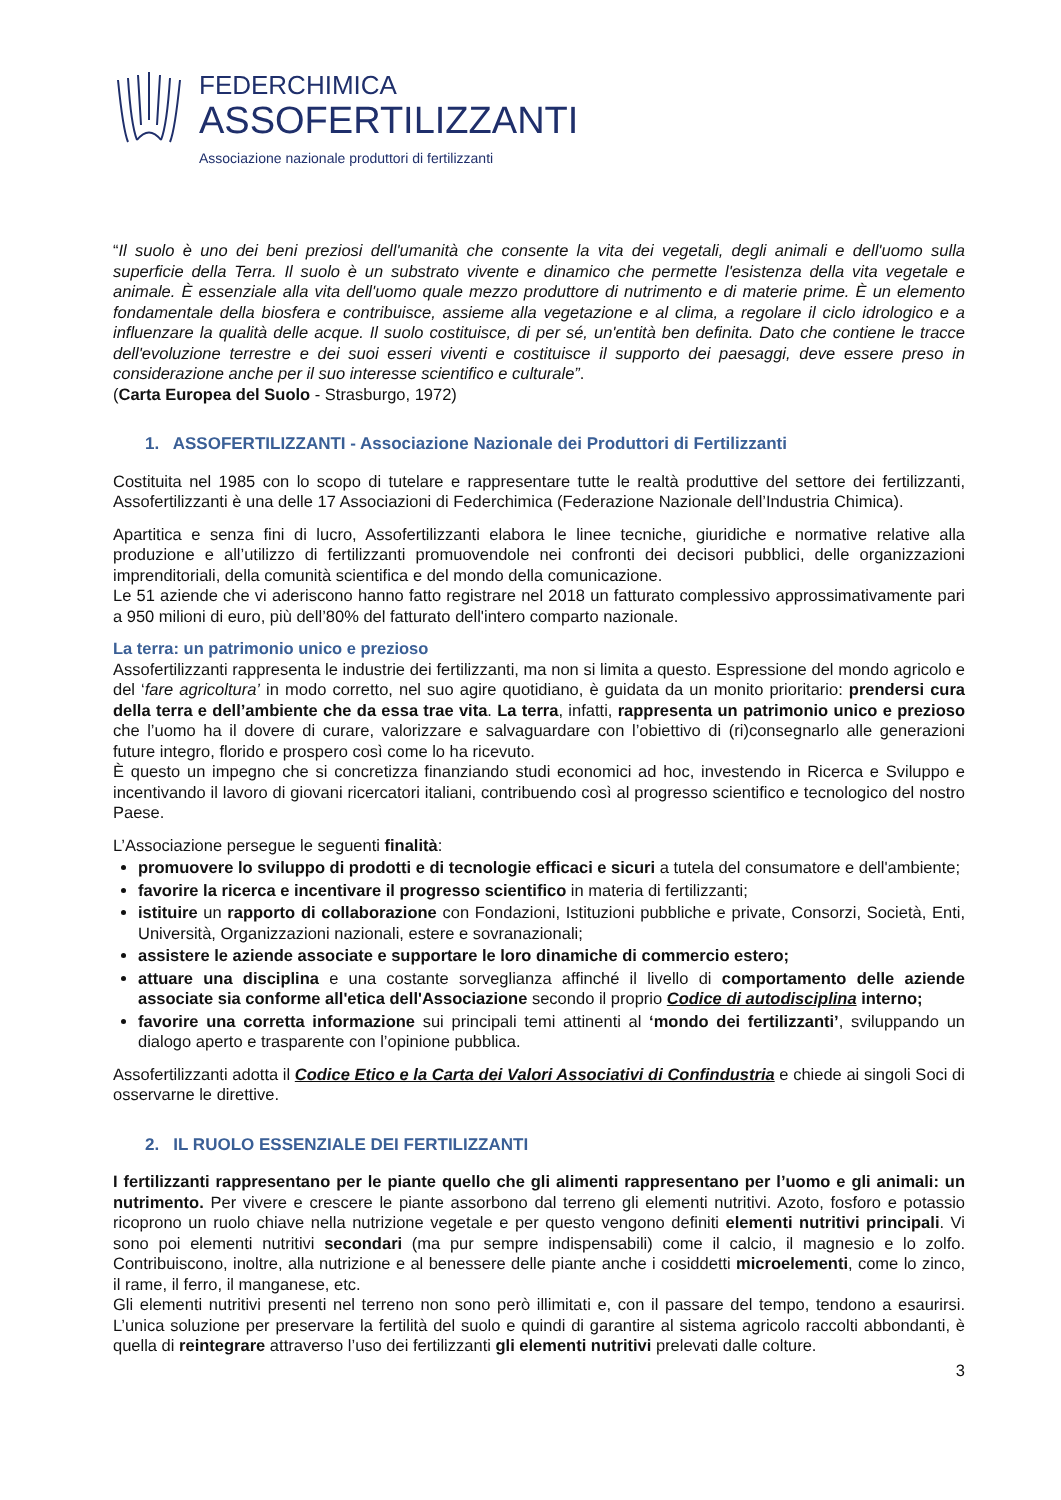FEDERCHIMICA
ASSOFERTILIZZANTI
Associazione nazionale produttori di fertilizzanti
“Il suolo è uno dei beni preziosi dell'umanità che consente la vita dei vegetali, degli animali e dell'uomo sulla superficie della Terra. Il suolo è un substrato vivente e dinamico che permette l'esistenza della vita vegetale e animale. È essenziale alla vita dell'uomo quale mezzo produttore di nutrimento e di materie prime. È un elemento fondamentale della biosfera e contribuisce, assieme alla vegetazione e al clima, a regolare il ciclo idrologico e a influenzare la qualità delle acque. Il suolo costituisce, di per sé, un'entità ben definita. Dato che contiene le tracce dell'evoluzione terrestre e dei suoi esseri viventi e costituisce il supporto dei paesaggi, deve essere preso in considerazione anche per il suo interesse scientifico e culturale”.
(Carta Europea del Suolo - Strasburgo, 1972)
1. ASSOFERTILIZZANTI - Associazione Nazionale dei Produttori di Fertilizzanti
Costituita nel 1985 con lo scopo di tutelare e rappresentare tutte le realtà produttive del settore dei fertilizzanti, Assofertilizzanti è una delle 17 Associazioni di Federchimica (Federazione Nazionale dell’Industria Chimica).
Apartitica e senza fini di lucro, Assofertilizzanti elabora le linee tecniche, giuridiche e normative relative alla produzione e all’utilizzo di fertilizzanti promuovendole nei confronti dei decisori pubblici, delle organizzazioni imprenditoriali, della comunità scientifica e del mondo della comunicazione.
Le 51 aziende che vi aderiscono hanno fatto registrare nel 2018 un fatturato complessivo approssimativamente pari a 950 milioni di euro, più dell’80% del fatturato dell'intero comparto nazionale.
La terra: un patrimonio unico e prezioso
Assofertilizzanti rappresenta le industrie dei fertilizzanti, ma non si limita a questo. Espressione del mondo agricolo e del ‘fare agricoltura’ in modo corretto, nel suo agire quotidiano, è guidata da un monito prioritario: prendersi cura della terra e dell’ambiente che da essa trae vita. La terra, infatti, rappresenta un patrimonio unico e prezioso che l’uomo ha il dovere di curare, valorizzare e salvaguardare con l’obiettivo di (ri)consegnarlo alle generazioni future integro, florido e prospero così come lo ha ricevuto.
È questo un impegno che si concretizza finanziando studi economici ad hoc, investendo in Ricerca e Sviluppo e incentivando il lavoro di giovani ricercatori italiani, contribuendo così al progresso scientifico e tecnologico del nostro Paese.
L’Associazione persegue le seguenti finalità:
promuovere lo sviluppo di prodotti e di tecnologie efficaci e sicuri a tutela del consumatore e dell'ambiente;
favorire la ricerca e incentivare il progresso scientifico in materia di fertilizzanti;
istituire un rapporto di collaborazione con Fondazioni, Istituzioni pubbliche e private, Consorzi, Società, Enti, Università, Organizzazioni nazionali, estere e sovranazionali;
assistere le aziende associate e supportare le loro dinamiche di commercio estero;
attuare una disciplina e una costante sorveglianza affinché il livello di comportamento delle aziende associate sia conforme all'etica dell'Associazione secondo il proprio Codice di autodisciplina interno;
favorire una corretta informazione sui principali temi attinenti al ‘mondo dei fertilizzanti’, sviluppando un dialogo aperto e trasparente con l’opinione pubblica.
Assofertilizzanti adotta il Codice Etico e la Carta dei Valori Associativi di Confindustria e chiede ai singoli Soci di osservarne le direttive.
2. IL RUOLO ESSENZIALE DEI FERTILIZZANTI
I fertilizzanti rappresentano per le piante quello che gli alimenti rappresentano per l’uomo e gli animali: un nutrimento. Per vivere e crescere le piante assorbono dal terreno gli elementi nutritivi. Azoto, fosforo e potassio ricoprono un ruolo chiave nella nutrizione vegetale e per questo vengono definiti elementi nutritivi principali. Vi sono poi elementi nutritivi secondari (ma pur sempre indispensabili) come il calcio, il magnesio e lo zolfo. Contribuiscono, inoltre, alla nutrizione e al benessere delle piante anche i cosiddetti microelementi, come lo zinco, il rame, il ferro, il manganese, etc.
Gli elementi nutritivi presenti nel terreno non sono però illimitati e, con il passare del tempo, tendono a esaurirsi. L’unica soluzione per preservare la fertilità del suolo e quindi di garantire al sistema agricolo raccolti abbondanti, è quella di reintegrare attraverso l’uso dei fertilizzanti gli elementi nutritivi prelevati dalle colture.
3